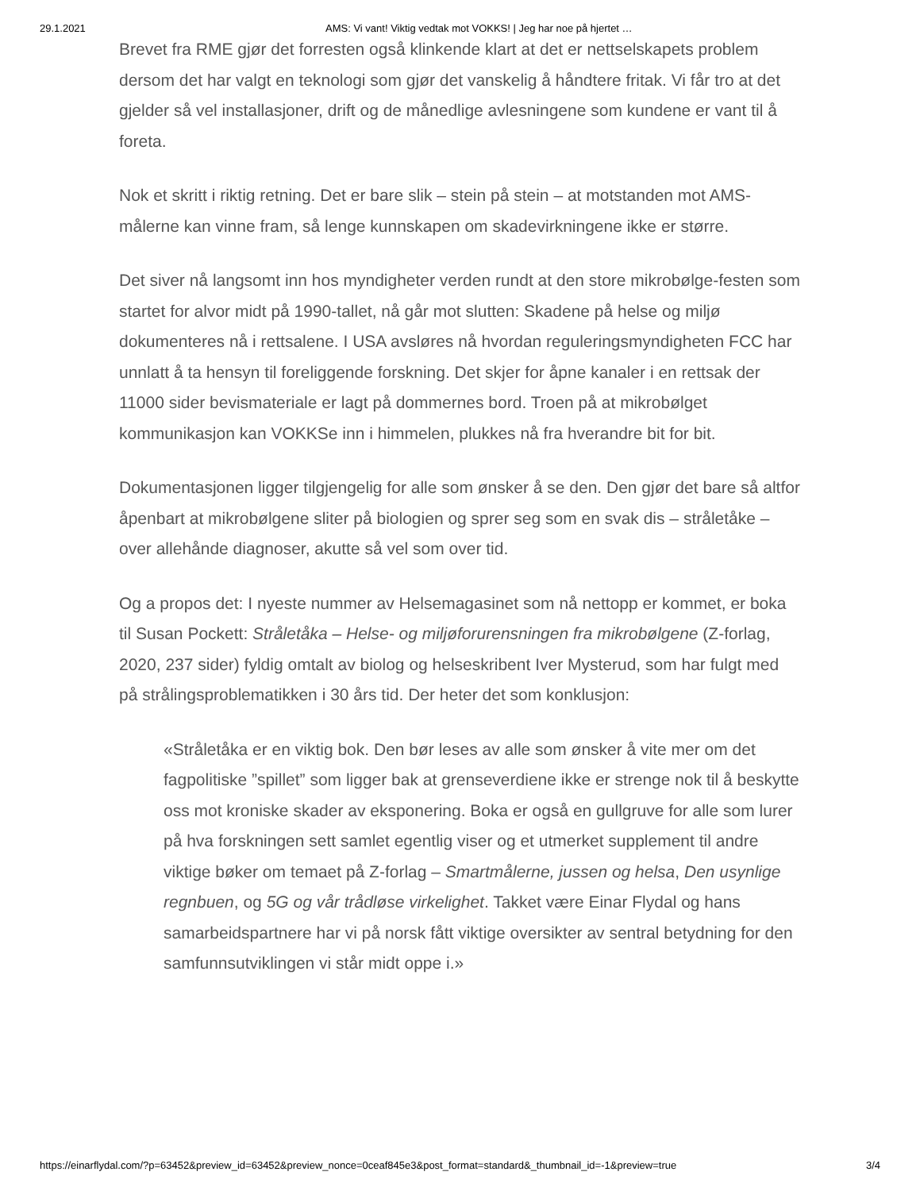29.1.2021 AMS: Vi vant! Viktig vedtak mot VOKKS! | Jeg har noe på hjertet …
Brevet fra RME gjør det forresten også klinkende klart at det er nettselskapets problem dersom det har valgt en teknologi som gjør det vanskelig å håndtere fritak. Vi får tro at det gjelder så vel installasjoner, drift og de månedlige avlesningene som kundene er vant til å foreta.
Nok et skritt i riktig retning. Det er bare slik – stein på stein – at motstanden mot AMS-målerne kan vinne fram, så lenge kunnskapen om skadevirkningene ikke er større.
Det siver nå langsomt inn hos myndigheter verden rundt at den store mikrobølge-festen som startet for alvor midt på 1990-tallet, nå går mot slutten: Skadene på helse og miljø dokumenteres nå i rettsalene. I USA avsløres nå hvordan reguleringsmyndigheten FCC har unnlatt å ta hensyn til foreliggende forskning. Det skjer for åpne kanaler i en rettsak der 11000 sider bevismateriale er lagt på dommernes bord. Troen på at mikrobølget kommunikasjon kan VOKKSe inn i himmelen, plukkes nå fra hverandre bit for bit.
Dokumentasjonen ligger tilgjengelig for alle som ønsker å se den. Den gjør det bare så altfor åpenbart at mikrobølgene sliter på biologien og sprer seg som en svak dis – stråletåke – over allehånde diagnoser, akutte så vel som over tid.
Og a propos det: I nyeste nummer av Helsemagasinet som nå nettopp er kommet, er boka til Susan Pockett: Stråletåka – Helse- og miljøforurensningen fra mikrobølgene (Z-forlag, 2020, 237 sider) fyldig omtalt av biolog og helseskribent Iver Mysterud, som har fulgt med på strålingsproblematikken i 30 års tid. Der heter det som konklusjon:
«Stråletåka er en viktig bok. Den bør leses av alle som ønsker å vite mer om det fagpolitiske ”spillet” som ligger bak at grenseverdiene ikke er strenge nok til å beskytte oss mot kroniske skader av eksponering. Boka er også en gullgruve for alle som lurer på hva forskningen sett samlet egentlig viser og et utmerket supplement til andre viktige bøker om temaet på Z-forlag – Smartmålerne, jussen og helsa, Den usynlige regnbuen, og 5G og vår trådløse virkelighet. Takket være Einar Flydal og hans samarbeidspartnere har vi på norsk fått viktige oversikter av sentral betydning for den samfunnsutviklingen vi står midt oppe i.»
https://einarflydal.com/?p=63452&preview_id=63452&preview_nonce=0ceaf845e3&post_format=standard&_thumbnail_id=-1&preview=true 3/4